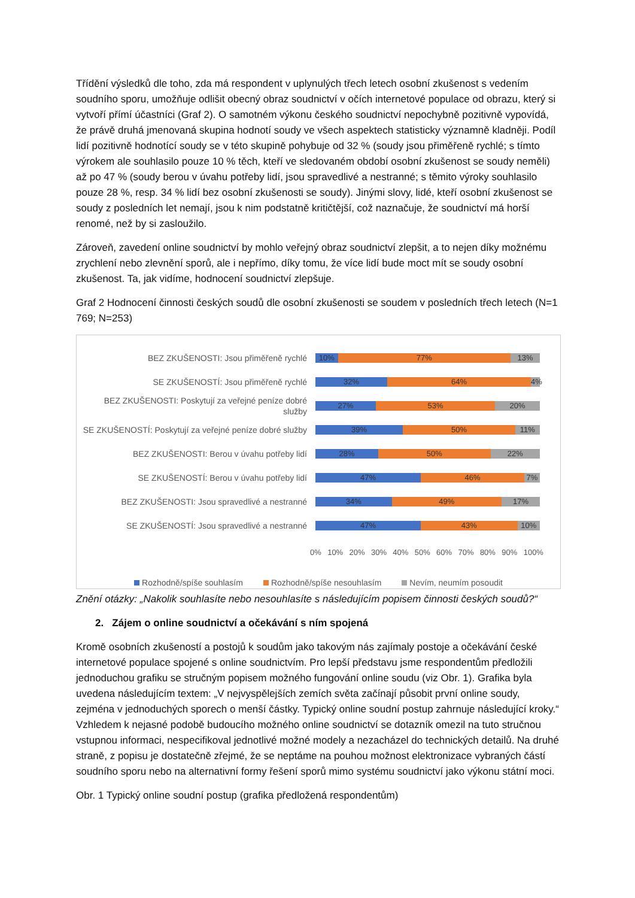Třídění výsledků dle toho, zda má respondent v uplynulých třech letech osobní zkušenost s vedením soudního sporu, umožňuje odlišit obecný obraz soudnictví v očích internetové populace od obrazu, který si vytvoří přímí účastníci (Graf 2). O samotném výkonu českého soudnictví nepochybně pozitivně vypovídá, že právě druhá jmenovaná skupina hodnotí soudy ve všech aspektech statisticky významně kladněji. Podíl lidí pozitivně hodnotící soudy se v této skupině pohybuje od 32 % (soudy jsou přiměřeně rychlé; s tímto výrokem ale souhlasilo pouze 10 % těch, kteří ve sledovaném období osobní zkušenost se soudy neměli) až po 47 % (soudy berou v úvahu potřeby lidí, jsou spravedlivé a nestranné; s těmito výroky souhlasilo pouze 28 %, resp. 34 % lidí bez osobní zkušenosti se soudy). Jinými slovy, lidé, kteří osobní zkušenost se soudy z posledních let nemají, jsou k nim podstatně kritičtější, což naznačuje, že soudnictví má horší renomé, než by si zasloužilo.
Zároveň, zavedení online soudnictví by mohlo veřejný obraz soudnictví zlepšit, a to nejen díky možnému zrychlení nebo zlevnění sporů, ale i nepřímo, díky tomu, že více lidí bude moct mít se soudy osobní zkušenost. Ta, jak vidíme, hodnocení soudnictví zlepšuje.
Graf 2 Hodnocení činnosti českých soudů dle osobní zkušenosti se soudem v posledních třech letech (N=1 769; N=253)
BEZ ZKUŠENOSTI: Jsou přiměřeně rychlé
10% 77% 13%
SE ZKUŠENOSTÍ: Jsou přiměřeně rychlé
32% 64% 4%
BEZ ZKUŠENOSTI: Poskytují za veřejné peníze dobré služby
27% 53% 20%
SE ZKUŠENOSTÍ: Poskytují za veřejné peníze dobré služby
39% 50% 11%
BEZ ZKUŠENOSTI: Berou v úvahu potřeby lidí
28% 50% 22%
SE ZKUŠENOSTÍ: Berou v úvahu potřeby lidí
47% 46% 7%
BEZ ZKUŠENOSTI: Jsou spravedlivé a nestranné
34% 49% 17%
SE ZKUŠENOSTÍ: Jsou spravedlivé a nestranné
47% 43% 10%
0% 10% 20% 30% 40% 50% 60% 70% 80% 90% 100%
Rozhodně/spíše souhlasím Rozhodně/spíše nesouhlasím Nevím, neumím posoudit
Znění otázky: „Nakolik souhlasíte nebo nesouhlasíte s následujícím popisem činnosti českých soudů?“
2. Zájem o online soudnictví a očekávání s ním spojená
Kromě osobních zkušeností a postojů k soudům jako takovým nás zajímaly postoje a očekávání české internetové populace spojené s online soudnictvím. Pro lepší představu jsme respondentům předložili jednoduchou grafiku se stručným popisem možného fungování online soudu (viz Obr. 1). Grafika byla uvedena následujícím textem: „V nejvyspělejších zemích světa začínají působit první online soudy, zejména v jednoduchých sporech o menší částky. Typický online soudní postup zahrnuje následující kroky.“ Vzhledem k nejasné podobě budoucího možného online soudnictví se dotazník omezil na tuto stručnou vstupnou informaci, nespecifikoval jednotlivé možné modely a nezacházel do technických detailů. Na druhé straně, z popisu je dostatečně zřejmé, že se neptáme na pouhou možnost elektronizace vybraných částí soudního sporu nebo na alternativní formy řešení sporů mimo systému soudnictví jako výkonu státní moci.
Obr. 1 Typický online soudní postup (grafika předložená respondentům)